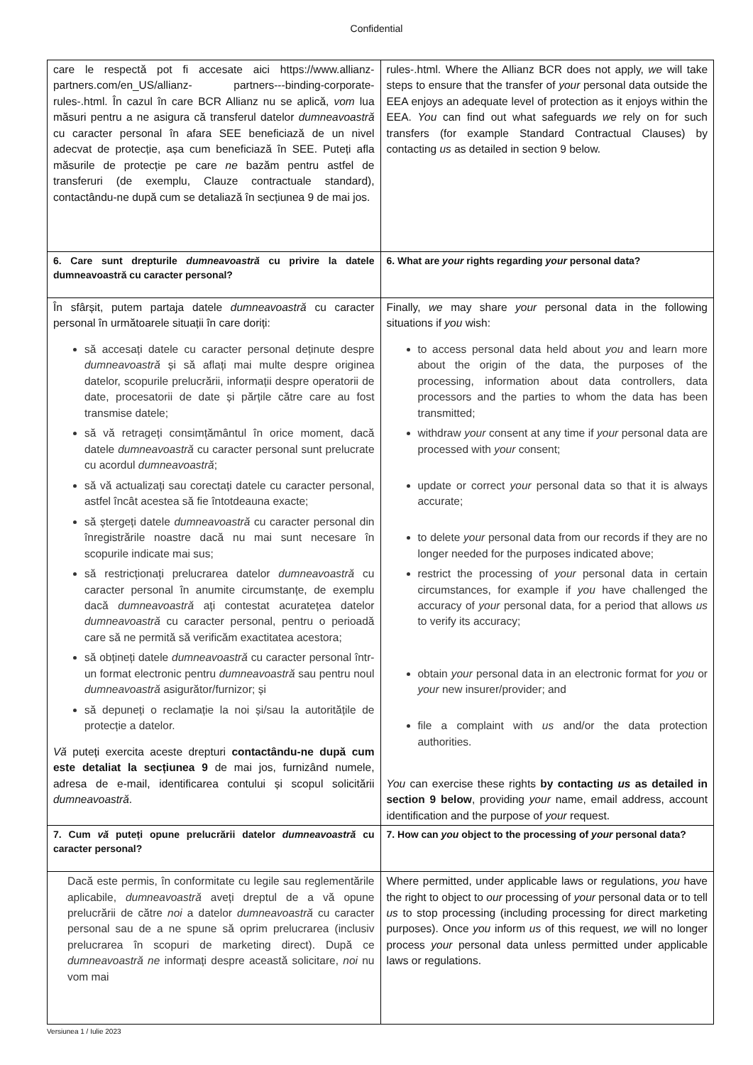Confidential
| care le respectă pot fi accesate aici https://www.allianz-partners.com/en_US/allianz- partners---binding-corporate-rules-.html. În cazul în care BCR Allianz nu se aplică, vom lua măsuri pentru a ne asigura că transferul datelor dumneavoastră cu caracter personal în afara SEE beneficiază de un nivel adecvat de protecție, așa cum beneficiază în SEE. Puteți afla măsurile de protecție pe care ne bazăm pentru astfel de transferuri (de exemplu, Clauze contractuale standard), contactându-ne după cum se detaliază în secțiunea 9 de mai jos. | rules-.html. Where the Allianz BCR does not apply, we will take steps to ensure that the transfer of your personal data outside the EEA enjoys an adequate level of protection as it enjoys within the EEA. You can find out what safeguards we rely on for such transfers (for example Standard Contractual Clauses) by contacting us as detailed in section 9 below. |
| 6. Care sunt drepturile dumneavoastră cu privire la datele dumneavoastră cu caracter personal? | 6. What are your rights regarding your personal data? |
| În sfârșit, putem partaja datele dumneavoastră cu caracter personal în următoarele situații în care doriți: să accesați datele cu caracter personal deținute despre dumneavoastră și să aflați mai multe despre originea datelor, scopurile prelucrării, informații despre operatorii de date, procesatorii de date și părțile către care au fost transmise datele; să vă retrageți consimțământul în orice moment, dacă datele dumneavoastră cu caracter personal sunt prelucrate cu acordul dumneavoastră ; să vă actualizați sau corectați datele cu caracter personal, astfel încât acestea să fie întotdeauna exacte; să ștergeți datele dumneavoastră cu caracter personal din înregistrările noastre dacă nu mai sunt necesare în scopurile indicate mai sus; să restricționați prelucrarea datelor dumneavoastră cu caracter personal în anumite circumstanțe, de exemplu dacă dumneavoastră ați contestat acuratețea datelor dumneavoastră cu caracter personal, pentru o perioadă care să ne permită să verificăm exactitatea acestora; să obțineți datele dumneavoastră cu caracter personal într-un format electronic pentru dumneavoastră sau pentru noul dumneavoastră asigurător/furnizor; și să depuneți o reclamație la noi și/sau la autoritățile de protecție a datelor. Vă puteți exercita aceste drepturi contactându-ne după cum este detaliat la secțiunea 9 de mai jos, furnizând numele, adresa de e-mail, identificarea contului și scopul solicitării dumneavoastră . | Finally, we may share your personal data in the following situations if you wish: to access personal data held about you and learn more about the origin of the data, the purposes of the processing, information about data controllers, data processors and the parties to whom the data has been transmitted; withdraw your consent at any time if your personal data are processed with your consent; update or correct your personal data so that it is always accurate; to delete your personal data from our records if they are no longer needed for the purposes indicated above; restrict the processing of your personal data in certain circumstances, for example if you have challenged the accuracy of your personal data, for a period that allows us to verify its accuracy; obtain your personal data in an electronic format for you or your new insurer/provider; and file a complaint with us and/or the data protection authorities. You can exercise these rights by contacting us as detailed in section 9 below , providing your name, email address, account identification and the purpose of your request. |
| 7. Cum vă puteți opune prelucrării datelor dumneavoastră cu caracter personal? | 7. How can you object to the processing of your personal data? |
| Dacă este permis, în conformitate cu legile sau reglementările aplicabile, dumneavoastră aveți dreptul de a vă opune prelucrării de către noi a datelor dumneavoastră cu caracter personal sau de a ne spune să oprim prelucrarea (inclusiv prelucrarea în scopuri de marketing direct). După ce dumneavoastră ne informați despre această solicitare, noi nu vom mai | Where permitted, under applicable laws or regulations, you have the right to object to our processing of your personal data or to tell us to stop processing (including processing for direct marketing purposes). Once you inform us of this request, we will no longer process your personal data unless permitted under applicable laws or regulations. |
Versiunea 1 / Iulie 2023